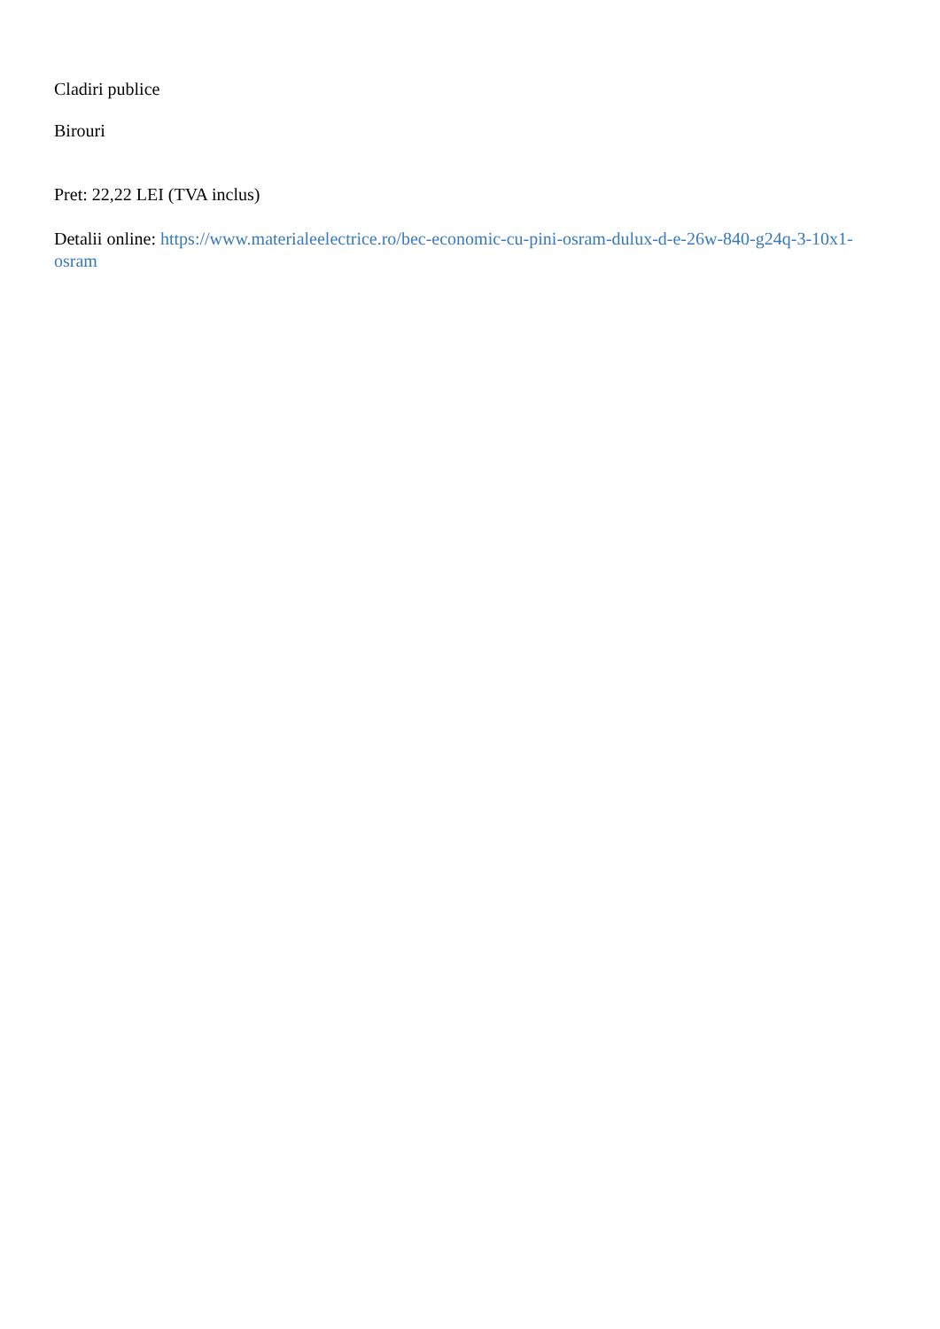Cladiri publice
Birouri
Pret: 22,22 LEI (TVA inclus)
Detalii online: https://www.materialeelectrice.ro/bec-economic-cu-pini-osram-dulux-d-e-26w-840-g24q-3-10x1-osram